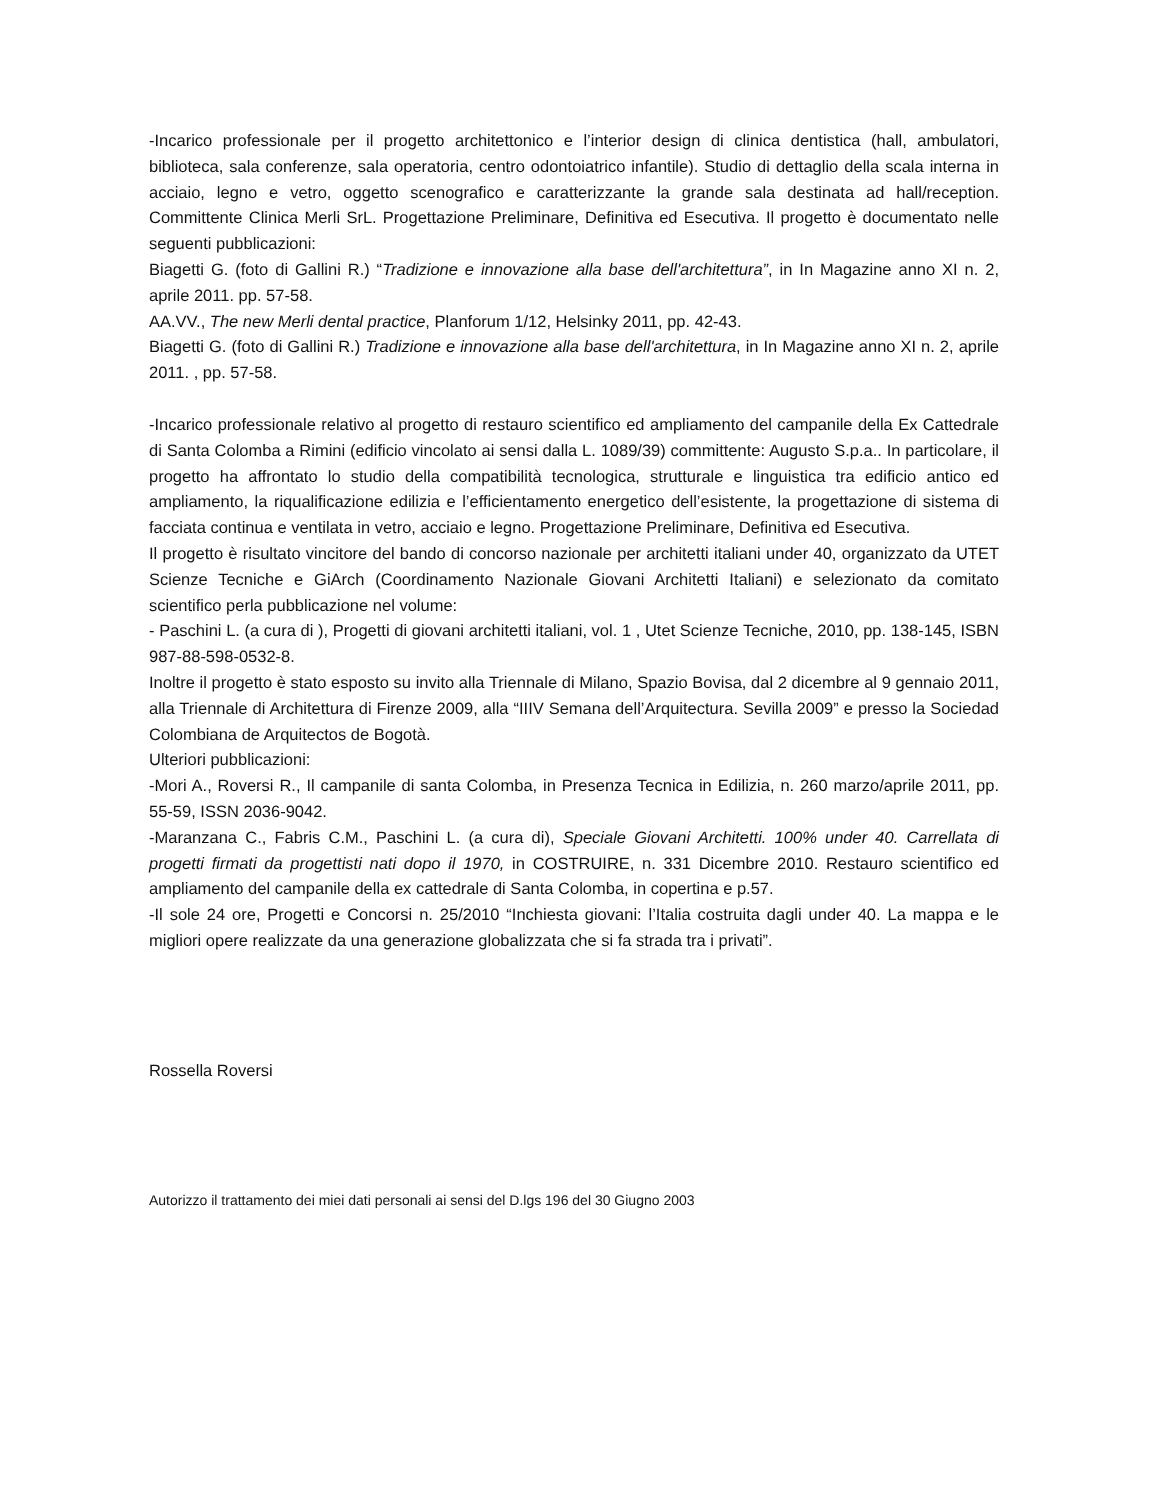-Incarico professionale per il progetto architettonico e l’interior design di clinica dentistica (hall, ambulatori, biblioteca, sala conferenze, sala operatoria, centro odontoiatrico infantile). Studio di dettaglio della scala interna in acciaio, legno e vetro, oggetto scenografico e caratterizzante la grande sala destinata ad hall/reception. Committente Clinica Merli SrL. Progettazione Preliminare, Definitiva ed Esecutiva. Il progetto è documentato nelle seguenti pubblicazioni:
Biagetti G. (foto di Gallini R.) “Tradizione e innovazione alla base dell'architettura”, in In Magazine anno XI n. 2, aprile 2011. pp. 57-58.
AA.VV., The new Merli dental practice, Planforum 1/12, Helsinky 2011, pp. 42-43.
Biagetti G. (foto di Gallini R.) Tradizione e innovazione alla base dell'architettura, in In Magazine anno XI n. 2, aprile 2011. , pp. 57-58.
-Incarico professionale relativo al progetto di restauro scientifico ed ampliamento del campanile della Ex Cattedrale di Santa Colomba a Rimini (edificio vincolato ai sensi dalla L. 1089/39) committente: Augusto S.p.a.. In particolare, il progetto ha affrontato lo studio della compatibilità tecnologica, strutturale e linguistica tra edificio antico ed ampliamento, la riqualificazione edilizia e l’efficientamento energetico dell’esistente, la progettazione di sistema di facciata continua e ventilata in vetro, acciaio e legno. Progettazione Preliminare, Definitiva ed Esecutiva.
Il progetto è risultato vincitore del bando di concorso nazionale per architetti italiani under 40, organizzato da UTET Scienze Tecniche e GiArch (Coordinamento Nazionale Giovani Architetti Italiani) e selezionato da comitato scientifico perla pubblicazione nel volume:
- Paschini L. (a cura di ), Progetti di giovani architetti italiani, vol. 1 , Utet Scienze Tecniche, 2010, pp. 138-145, ISBN 987-88-598-0532-8.
Inoltre il progetto è stato esposto su invito alla Triennale di Milano, Spazio Bovisa, dal 2 dicembre al 9 gennaio 2011, alla Triennale di Architettura di Firenze 2009, alla “IIIV Semana dell’Arquitectura. Sevilla 2009” e presso la Sociedad Colombiana de Arquitectos de Bogotà.
Ulteriori pubblicazioni:
-Mori A., Roversi R., Il campanile di santa Colomba, in Presenza Tecnica in Edilizia, n. 260 marzo/aprile 2011, pp. 55-59, ISSN 2036-9042.
-Maranzana C., Fabris C.M., Paschini L. (a cura di), Speciale Giovani Architetti. 100% under 40. Carrellata di progetti firmati da progettisti nati dopo il 1970, in COSTRUIRE, n. 331 Dicembre 2010. Restauro scientifico ed ampliamento del campanile della ex cattedrale di Santa Colomba, in copertina e p.57.
-Il sole 24 ore, Progetti e Concorsi n. 25/2010 “Inchiesta giovani: l’Italia costruita dagli under 40. La mappa e le migliori opere realizzate da una generazione globalizzata che si fa strada tra i privati”.
Rossella Roversi
Autorizzo il trattamento dei miei dati personali ai sensi del D.lgs 196 del 30 Giugno 2003